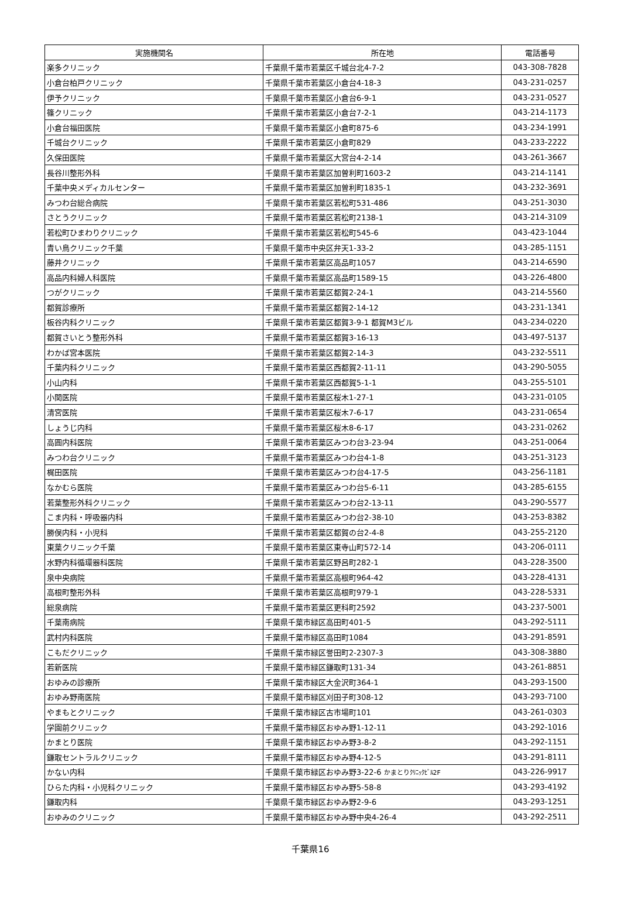| 実施機関名 | 所在地 | 電話番号 |
| --- | --- | --- |
| 楽多クリニック | 千葉県千葉市若葉区千城台北4-7-2 | 043-308-7828 |
| 小倉台柏戸クリニック | 千葉県千葉市若葉区小倉台4-18-3 | 043-231-0257 |
| 伊予クリニック | 千葉県千葉市若葉区小倉台6-9-1 | 043-231-0527 |
| 篠クリニック | 千葉県千葉市若葉区小倉台7-2-1 | 043-214-1173 |
| 小倉台福田医院 | 千葉県千葉市若葉区小倉町875-6 | 043-234-1991 |
| 千城台クリニック | 千葉県千葉市若葉区小倉町829 | 043-233-2222 |
| 久保田医院 | 千葉県千葉市若葉区大宮台4-2-14 | 043-261-3667 |
| 長谷川整形外科 | 千葉県千葉市若葉区加曽利町1603-2 | 043-214-1141 |
| 千葉中央メディカルセンター | 千葉県千葉市若葉区加曽利町1835-1 | 043-232-3691 |
| みつわ台総合病院 | 千葉県千葉市若葉区若松町531-486 | 043-251-3030 |
| さとうクリニック | 千葉県千葉市若葉区若松町2138-1 | 043-214-3109 |
| 若松町ひまわりクリニック | 千葉県千葉市若葉区若松町545-6 | 043-423-1044 |
| 青い鳥クリニック千葉 | 千葉県千葉市中央区弁天1-33-2 | 043-285-1151 |
| 藤井クリニック | 千葉県千葉市若葉区高品町1057 | 043-214-6590 |
| 高品内科婦人科医院 | 千葉県千葉市若葉区高品町1589-15 | 043-226-4800 |
| つがクリニック | 千葉県千葉市若葉区都賀2-24-1 | 043-214-5560 |
| 都賀診療所 | 千葉県千葉市若葉区都賀2-14-12 | 043-231-1341 |
| 板谷内科クリニック | 千葉県千葉市若葉区都賀3-9-1 都賀M3ビル | 043-234-0220 |
| 都賀さいとう整形外科 | 千葉県千葉市若葉区都賀3-16-13 | 043-497-5137 |
| わかば宮本医院 | 千葉県千葉市若葉区都賀2-14-3 | 043-232-5511 |
| 千葉内科クリニック | 千葉県千葉市若葉区西都賀2-11-11 | 043-290-5055 |
| 小山内科 | 千葉県千葉市若葉区西都賀5-1-1 | 043-255-5101 |
| 小関医院 | 千葉県千葉市若葉区桜木1-27-1 | 043-231-0105 |
| 清宮医院 | 千葉県千葉市若葉区桜木7-6-17 | 043-231-0654 |
| しょうじ内科 | 千葉県千葉市若葉区桜木8-6-17 | 043-231-0262 |
| 高圓内科医院 | 千葉県千葉市若葉区みつわ台3-23-94 | 043-251-0064 |
| みつわ台クリニック | 千葉県千葉市若葉区みつわ台4-1-8 | 043-251-3123 |
| 梶田医院 | 千葉県千葉市若葉区みつわ台4-17-5 | 043-256-1181 |
| なかむら医院 | 千葉県千葉市若葉区みつわ台5-6-11 | 043-285-6155 |
| 若葉整形外科クリニック | 千葉県千葉市若葉区みつわ台2-13-11 | 043-290-5577 |
| こま内科・呼吸器内科 | 千葉県千葉市若葉区みつわ台2-38-10 | 043-253-8382 |
| 勝俣内科・小児科 | 千葉県千葉市若葉区都賀の台2-4-8 | 043-255-2120 |
| 東葉クリニック千葉 | 千葉県千葉市若葉区東寺山町572-14 | 043-206-0111 |
| 水野内科循環器科医院 | 千葉県千葉市若葉区野呂町282-1 | 043-228-3500 |
| 泉中央病院 | 千葉県千葉市若葉区高根町964-42 | 043-228-4131 |
| 高根町整形外科 | 千葉県千葉市若葉区高根町979-1 | 043-228-5331 |
| 総泉病院 | 千葉県千葉市若葉区更科町2592 | 043-237-5001 |
| 千葉南病院 | 千葉県千葉市緑区高田町401-5 | 043-292-5111 |
| 武村内科医院 | 千葉県千葉市緑区高田町1084 | 043-291-8591 |
| こもだクリニック | 千葉県千葉市緑区誉田町2-2307-3 | 043-308-3880 |
| 若新医院 | 千葉県千葉市緑区鎌取町131-34 | 043-261-8851 |
| おゆみの診療所 | 千葉県千葉市緑区大金沢町364-1 | 043-293-1500 |
| おゆみ野南医院 | 千葉県千葉市緑区刈田子町308-12 | 043-293-7100 |
| やまもとクリニック | 千葉県千葉市緑区古市場町101 | 043-261-0303 |
| 学園前クリニック | 千葉県千葉市緑区おゆみ野1-12-11 | 043-292-1016 |
| かまとり医院 | 千葉県千葉市緑区おゆみ野3-8-2 | 043-292-1151 |
| 鎌取セントラルクリニック | 千葉県千葉市緑区おゆみ野4-12-5 | 043-291-8111 |
| かない内科 | 千葉県千葉市緑区おゆみ野3-22-6 かまとりｸﾘﾆｯｸﾋﾞﾙ2F | 043-226-9917 |
| ひらた内科・小児科クリニック | 千葉県千葉市緑区おゆみ野5-58-8 | 043-293-4192 |
| 鎌取内科 | 千葉県千葉市緑区おゆみ野2-9-6 | 043-293-1251 |
| おゆみのクリニック | 千葉県千葉市緑区おゆみ野中央4-26-4 | 043-292-2511 |
千葉県16